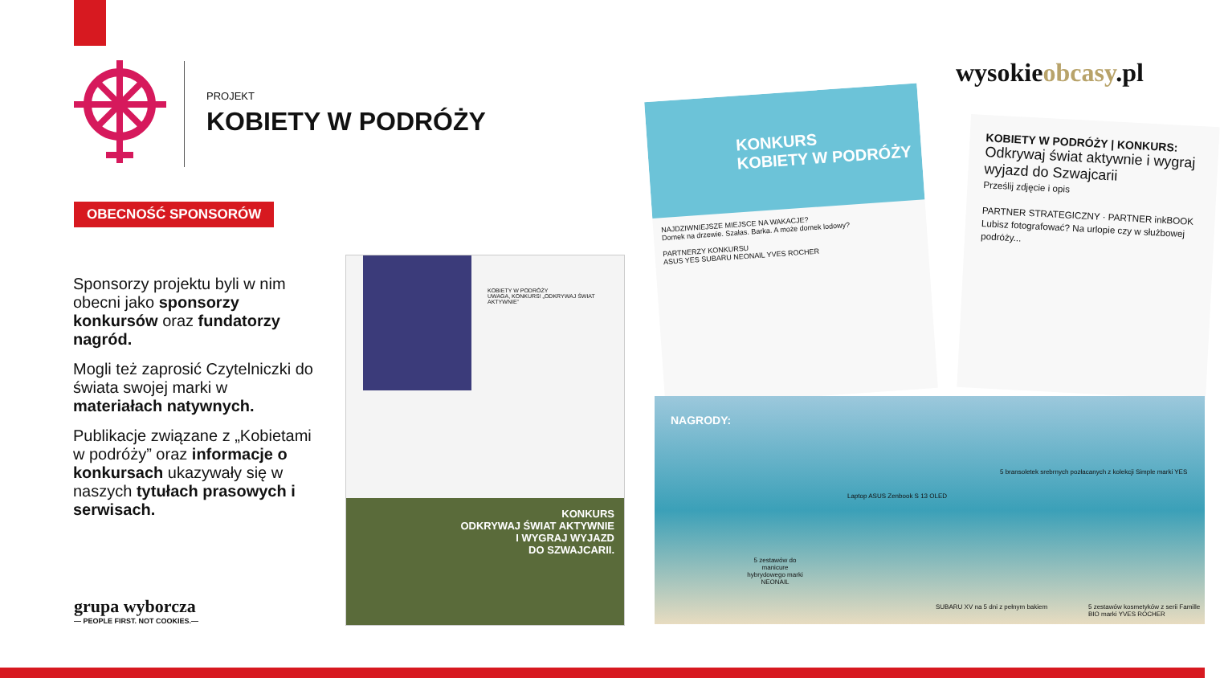PROJEKT
KOBIETY W PODRÓŻY
wysokieobcasy.pl
OBECNOŚĆ SPONSORÓW
Sponsorzy projektu byli w nim obecni jako sponsorzy konkursów oraz fundatorzy nagród.
Mogli też zaprosić Czytelniczki do świata swojej marki w materiałach natywnych.
Publikacje związane z „Kobietami w podróży” oraz informacje o konkursach ukazywały się w naszych tytułach prasowych i serwisach.
grupa wyborcza
— PEOPLE FIRST. NOT COOKIES.—
KOBIETY W PODRÓŻY
UWAGA, KONKURS! „ODKRYWAJ ŚWIAT AKTYWNIE”
KONKURS
ODKRYWAJ ŚWIAT AKTYWNIE
I WYGRAJ WYJAZD
DO SZWAJCARII.
KONKURS
KOBIETY W PODRÓŻY
NAJDZIWNIEJSZE MIEJSCE NA WAKACJE?
Domek na drzewie. Szałas. Barka. A może domek lodowy?
PARTNERZY KONKURSU
ASUS YES SUBARU NEONAIL YVES ROCHER
KOBIETY W PODRÓŻY | KONKURS:
Odkrywaj świat aktywnie i wygraj wyjazd do Szwajcarii
Prześlij zdjęcie i opis
PARTNER STRATEGICZNY · PARTNER inkBOOK
Lubisz fotografować? Na urlopie czy w służbowej podróży...
NAGRODY:
Laptop ASUS Zenbook S 13 OLED
5 bransoletek srebrnych pozłacanych z kolekcji Simple marki YES
5 zestawów do manicure hybrydowego marki NEONAIL
SUBARU XV na 5 dni z pełnym bakiem
5 zestawów kosmetyków z serii Famille BIO marki YVES ROCHER